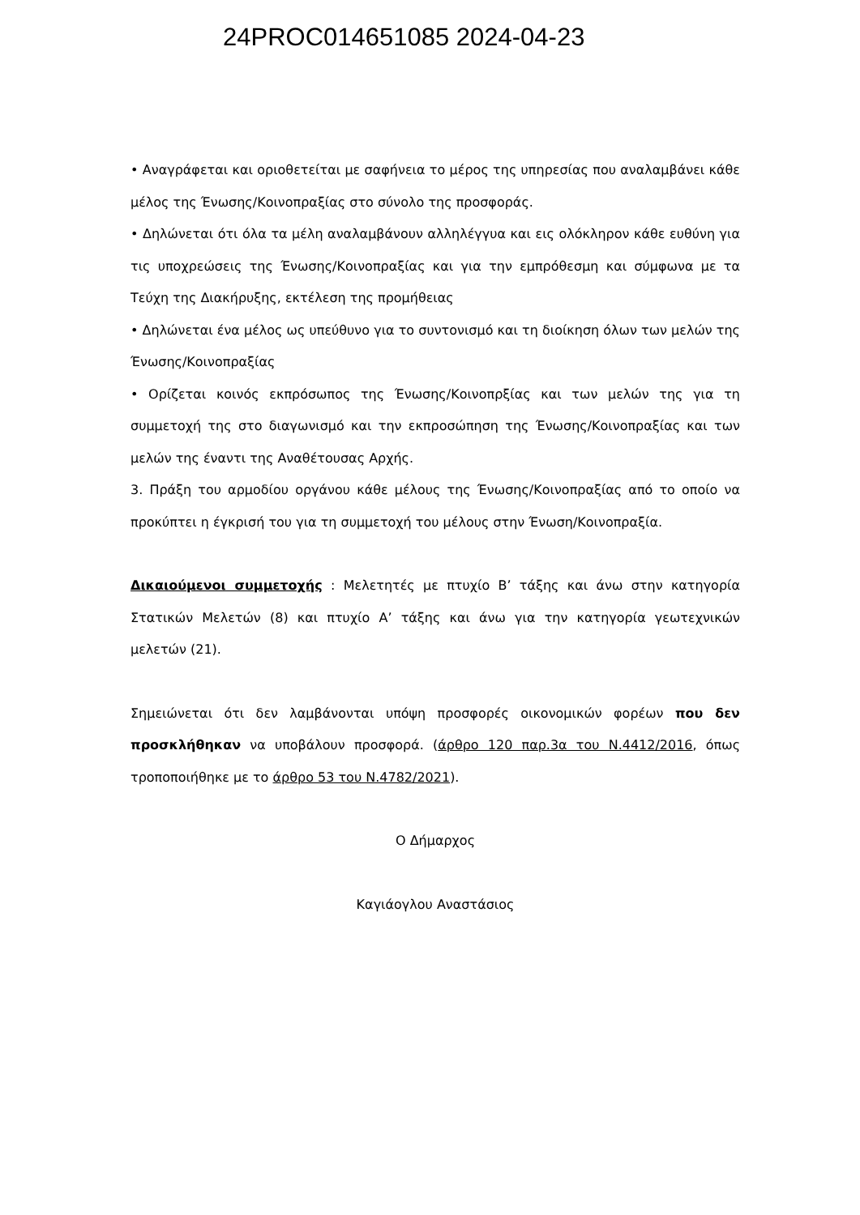24PROC014651085 2024-04-23
• Αναγράφεται και οριοθετείται με σαφήνεια το μέρος της υπηρεσίας που αναλαμβάνει κάθε μέλος της Ένωσης/Κοινοπραξίας στο σύνολο της προσφοράς.
• Δηλώνεται ότι όλα τα μέλη αναλαμβάνουν αλληλέγγυα και εις ολόκληρον κάθε ευθύνη για τις υποχρεώσεις της Ένωσης/Κοινοπραξίας και για την εμπρόθεσμη και σύμφωνα με τα Τεύχη της Διακήρυξης, εκτέλεση της προμήθειας
• Δηλώνεται ένα μέλος ως υπεύθυνο για το συντονισμό και τη διοίκηση όλων των μελών της Ένωσης/Κοινοπραξίας
• Ορίζεται κοινός εκπρόσωπος της Ένωσης/Κοινοπρξίας και των μελών της για τη συμμετοχή της στο διαγωνισμό και την εκπροσώπηση της Ένωσης/Κοινοπραξίας και των μελών της έναντι της Αναθέτουσας Αρχής.
3. Πράξη του αρμοδίου οργάνου κάθε μέλους της Ένωσης/Κοινοπραξίας από το οποίο να προκύπτει η έγκρισή του για τη συμμετοχή του μέλους στην Ένωση/Κοινοπραξία.
Δικαιούμενοι συμμετοχής : Μελετητές με πτυχίο Β’ τάξης και άνω στην κατηγορία Στατικών Μελετών (8) και πτυχίο Α’ τάξης και άνω για την κατηγορία γεωτεχνικών μελετών (21).
Σημειώνεται ότι δεν λαμβάνονται υπόψη προσφορές οικονομικών φορέων που δεν προσκλήθηκαν να υποβάλουν προσφορά. (άρθρο 120 παρ.3α του Ν.4412/2016, όπως τροποποιήθηκε με το άρθρο 53 του Ν.4782/2021).
Ο Δήμαρχος
Καγιάογλου Αναστάσιος